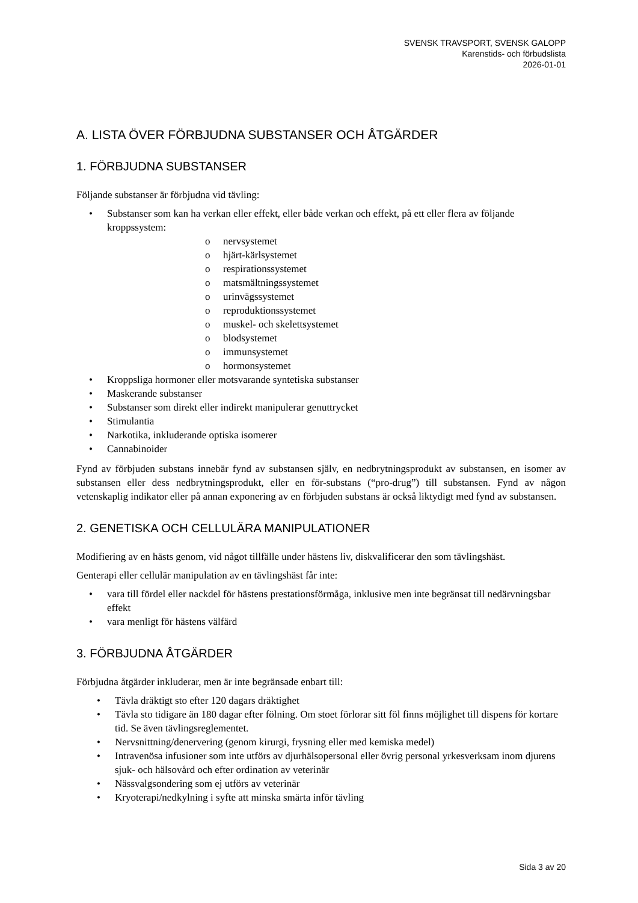SVENSK TRAVSPORT, SVENSK GALOPP
Karenstids- och förbudslista
2026-01-01
A. LISTA ÖVER FÖRBJUDNA SUBSTANSER OCH ÅTGÄRDER
1. FÖRBJUDNA SUBSTANSER
Följande substanser är förbjudna vid tävling:
• Substanser som kan ha verkan eller effekt, eller både verkan och effekt, på ett eller flera av följande kroppssystem:
o nervsystemet
o hjärt-kärlsystemet
o respirationssystemet
o matsmältningssystemet
o urinvägssystemet
o reproduktionssystemet
o muskel- och skelettsystemet
o blodsystemet
o immunsystemet
o hormonsystemet
• Kroppsliga hormoner eller motsvarande syntetiska substanser
• Maskerande substanser
• Substanser som direkt eller indirekt manipulerar genuttrycket
• Stimulantia
• Narkotika, inkluderande optiska isomerer
• Cannabinoider
Fynd av förbjuden substans innebär fynd av substansen själv, en nedbrytningsprodukt av substansen, en isomer av substansen eller dess nedbrytningsprodukt, eller en för-substans (“pro-drug”) till substansen. Fynd av någon vetenskaplig indikator eller på annan exponering av en förbjuden substans är också liktydigt med fynd av substansen.
2. GENETISKA OCH CELLULÄRA MANIPULATIONER
Modifiering av en hästs genom, vid något tillfälle under hästens liv, diskvalificerar den som tävlingshäst.
Genterapi eller cellulär manipulation av en tävlingshäst får inte:
• vara till fördel eller nackdel för hästens prestationsförmåga, inklusive men inte begränsat till nedärvningsbar effekt
• vara menligt för hästens välfärd
3. FÖRBJUDNA ÅTGÄRDER
Förbjudna åtgärder inkluderar, men är inte begränsade enbart till:
• Tävla dräktigt sto efter 120 dagars dräktighet
• Tävla sto tidigare än 180 dagar efter fölning. Om stoet förlorar sitt föl finns möjlighet till dispens för kortare tid. Se även tävlingsreglementet.
• Nervsnittning/denervering (genom kirurgi, frysning eller med kemiska medel)
• Intravenösa infusioner som inte utförs av djurhälsopersonal eller övrig personal yrkesverksam inom djurens sjuk- och hälsovård och efter ordination av veterinär
• Nässvalgsondering som ej utförs av veterinär
• Kryoterapi/nedkylning i syfte att minska smärta inför tävling
Sida 3 av 20